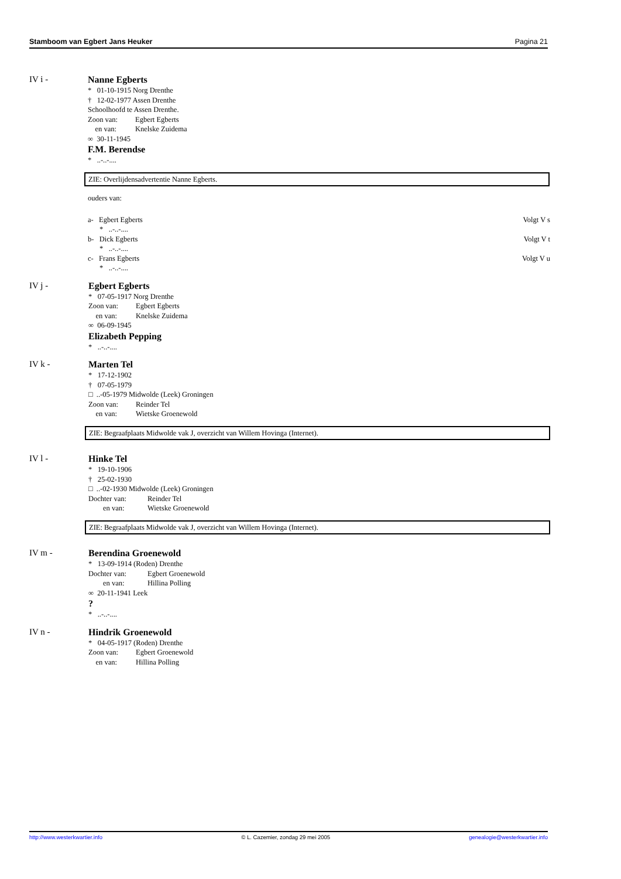Stamboom van Egbert Jans Heuker Pagina 21
IV i -
Nanne Egberts
* 01-10-1915 Norg Drenthe
† 12-02-1977 Assen Drenthe
Schoolhoofd te Assen Drenthe.
Zoon van: Egbert Egberts
en van: Knelske Zuidema
∞ 30-11-1945
F.M. Berendse
* ..-..-....
ZIE: Overlijdensadvertentie Nanne Egberts.
ouders van:
a- Egbert Egberts Volgt V s
* ..-..-....
b- Dick Egberts Volgt V t
* ..-..-....
c- Frans Egberts Volgt V u
* ..-..-....
IV j -
Egbert Egberts
* 07-05-1917 Norg Drenthe
Zoon van: Egbert Egberts
en van: Knelske Zuidema
∞ 06-09-1945
Elizabeth Pepping
* ..-..-....
IV k -
Marten Tel
* 17-12-1902
† 07-05-1979
□ ..-05-1979 Midwolde (Leek) Groningen
Zoon van: Reinder Tel
en van: Wietske Groenewold
ZIE: Begraafplaats Midwolde vak J, overzicht van Willem Hovinga (Internet).
IV l -
Hinke Tel
* 19-10-1906
† 25-02-1930
□ ..-02-1930 Midwolde (Leek) Groningen
Dochter van: Reinder Tel
en van: Wietske Groenewold
ZIE: Begraafplaats Midwolde vak J, overzicht van Willem Hovinga (Internet).
IV m -
Berendina Groenewold
* 13-09-1914 (Roden) Drenthe
Dochter van: Egbert Groenewold
en van: Hillina Polling
∞ 20-11-1941 Leek
?
* ..-..-....
IV n -
Hindrik Groenewold
* 04-05-1917 (Roden) Drenthe
Zoon van: Egbert Groenewold
en van: Hillina Polling
http://www.westerkwartier.info © L. Cazemier, zondag 29 mei 2005 genealogie@westerkwartier.info